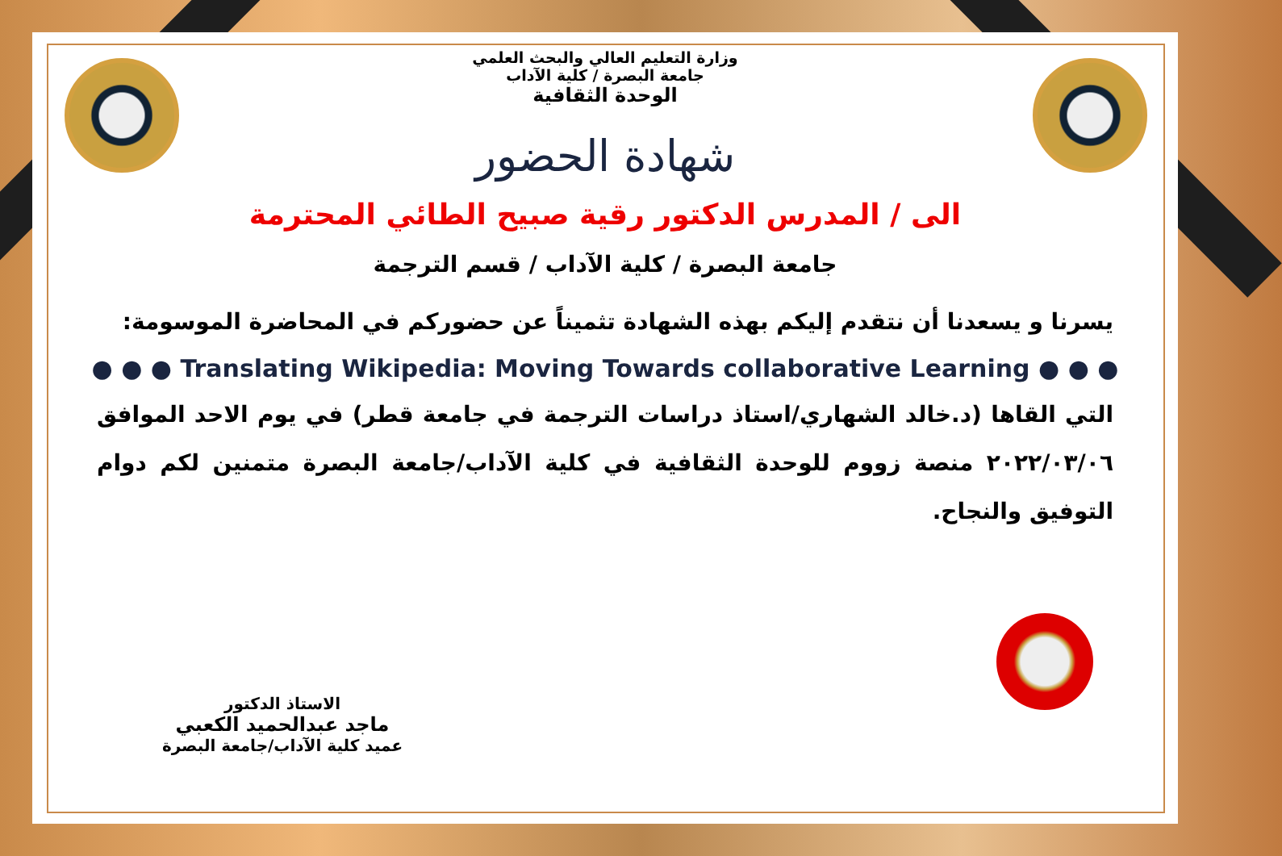وزارة التعليم العالي والبحث العلمي
جامعة البصرة / كلية الآداب
الوحدة الثقافية
شهادة الحضور
الى / المدرس الدكتور رقية صبيح الطائي المحترمة
جامعة البصرة / كلية الآداب / قسم الترجمة
يسرنا و يسعدنا أن نتقدم إليكم بهذه الشهادة تثميناً عن حضوركم في المحاضرة الموسومة:
● ● ● Translating Wikipedia: Moving Towards collaborative Learning ● ● ●
التي القاها (د.خالد الشهاري/استاذ دراسات الترجمة في جامعة قطر) في يوم الاحد الموافق ٢٠٢٢/٠٣/٠٦ منصة زووم للوحدة الثقافية في كلية الآداب/جامعة البصرة متمنين لكم دوام التوفيق والنجاح.
الاستاذ الدكتور
ماجد عبدالحميد الكعبي
عميد كلية الآداب/جامعة البصرة